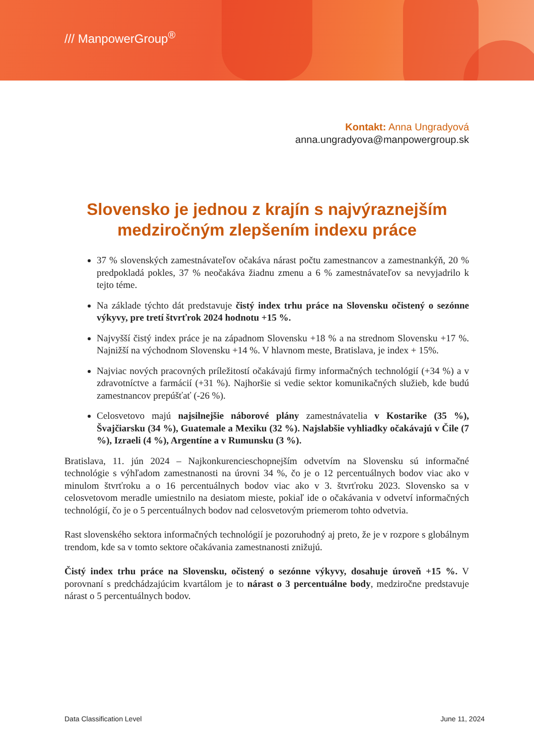/// ManpowerGroup<sup>®</sup>
Kontakt: Anna Ungradyová
anna.ungradyova@manpowergroup.sk
Slovensko je jednou z krajín s najvýraznejším medziročným zlepšením indexu práce
37 % slovenských zamestnávateľov očakáva nárast počtu zamestnancov a zamestnankýň, 20 % predpokladá pokles, 37 % neočakáva žiadnu zmenu a 6 % zamestnávateľov sa nevyjadrilo k tejto téme.
Na základe týchto dát predstavuje čistý index trhu práce na Slovensku očistený o sezónne výkyvy, pre tretí štvrťrok 2024 hodnotu +15 %.
Najvyšší čistý index práce je na západnom Slovensku +18 % a na strednom Slovensku +17 %. Najnižší na východnom Slovensku +14 %. V hlavnom meste, Bratislava, je index + 15%.
Najviac nových pracovných príležitostí očakávajú firmy informačných technológií (+34 %) a v zdravotníctve a farmácií (+31 %). Najhoršie si vedie sektor komunikačných služieb, kde budú zamestnancov prepúšťať (-26 %).
Celosvetovo majú najsilnejšie náborové plány zamestnávatelia v Kostarike (35 %), Švajčiarsku (34 %), Guatemale a Mexiku (32 %). Najslabšie vyhliadky očakávajú v Čile (7 %), Izraeli (4 %), Argentíne a v Rumunsku (3 %).
Bratislava, 11. jún 2024 – Najkonkurencieschopnejším odvetvím na Slovensku sú informačné technológie s výhľadom zamestnanosti na úrovni 34 %, čo je o 12 percentuálnych bodov viac ako v minulom štvrťroku a o 16 percentuálnych bodov viac ako v 3. štvrťroku 2023. Slovensko sa v celosvetovom meradle umiestnilo na desiatom mieste, pokiaľ ide o očakávania v odvetví informačných technológií, čo je o 5 percentuálnych bodov nad celosvetovým priemerom tohto odvetvia.
Rast slovenského sektora informačných technológií je pozoruhodný aj preto, že je v rozpore s globálnym trendom, kde sa v tomto sektore očakávania zamestnanosti znižujú.
Čistý index trhu práce na Slovensku, očistený o sezónne výkyvy, dosahuje úroveň +15 %. V porovnaní s predchádzajúcim kvartálom je to nárast o 3 percentuálne body, medziročne predstavuje nárast o 5 percentuálnych bodov.
Data Classification Level June 11, 2024